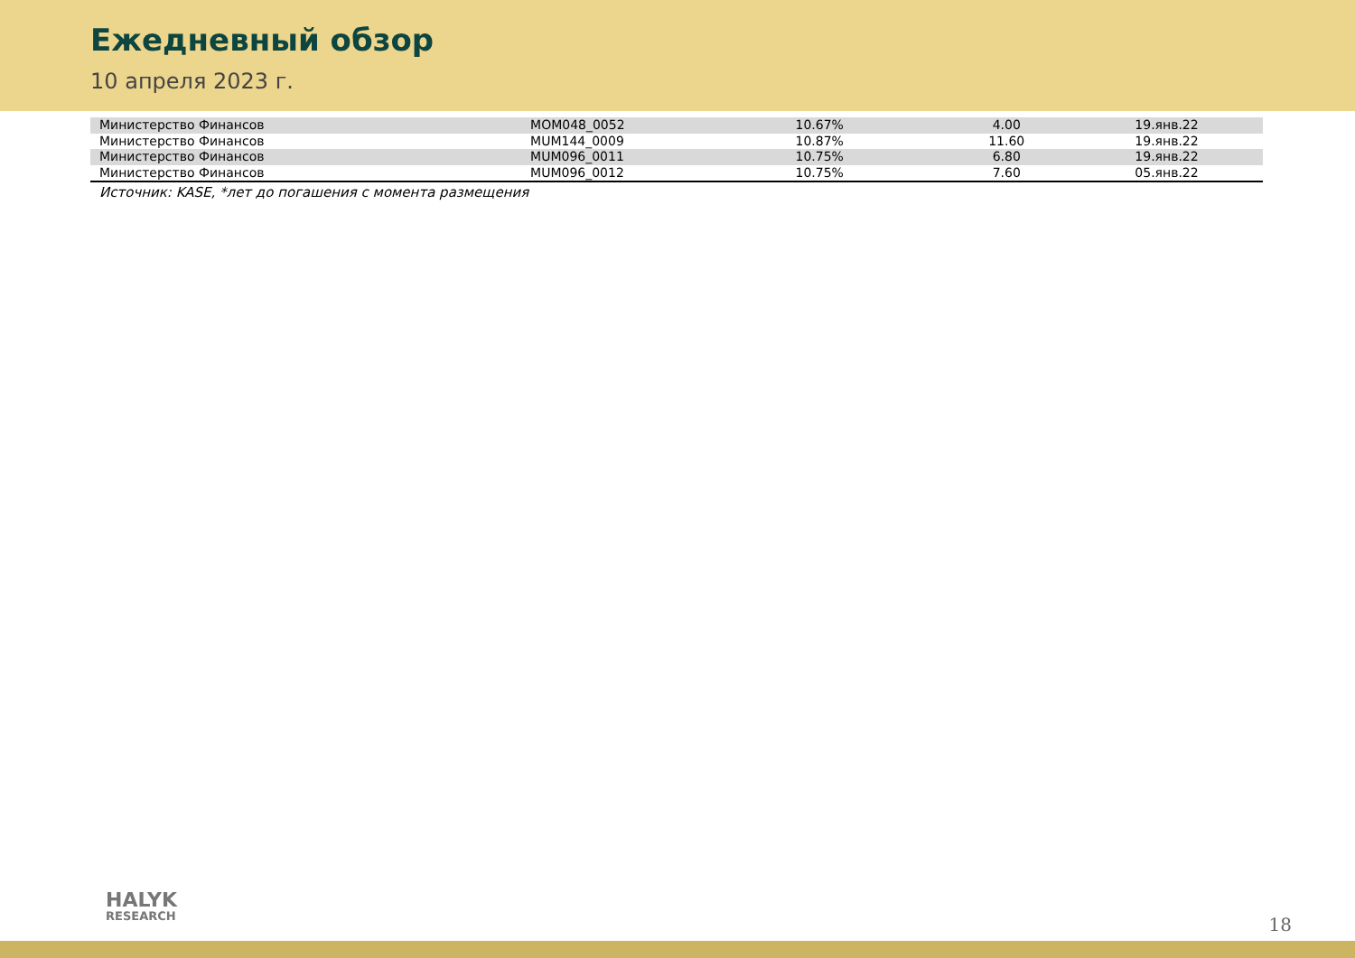Ежедневный обзор
10 апреля 2023 г.
| Министерство Финансов | MOM048_0052 | 10.67% | 4.00 | 19.янв.22 |
| Министерство Финансов | MUM144_0009 | 10.87% | 11.60 | 19.янв.22 |
| Министерство Финансов | MUM096_0011 | 10.75% | 6.80 | 19.янв.22 |
| Министерство Финансов | MUM096_0012 | 10.75% | 7.60 | 05.янв.22 |
Источник: KASE, *лет до погашения с момента размещения
HALYK
RESEARCH
18